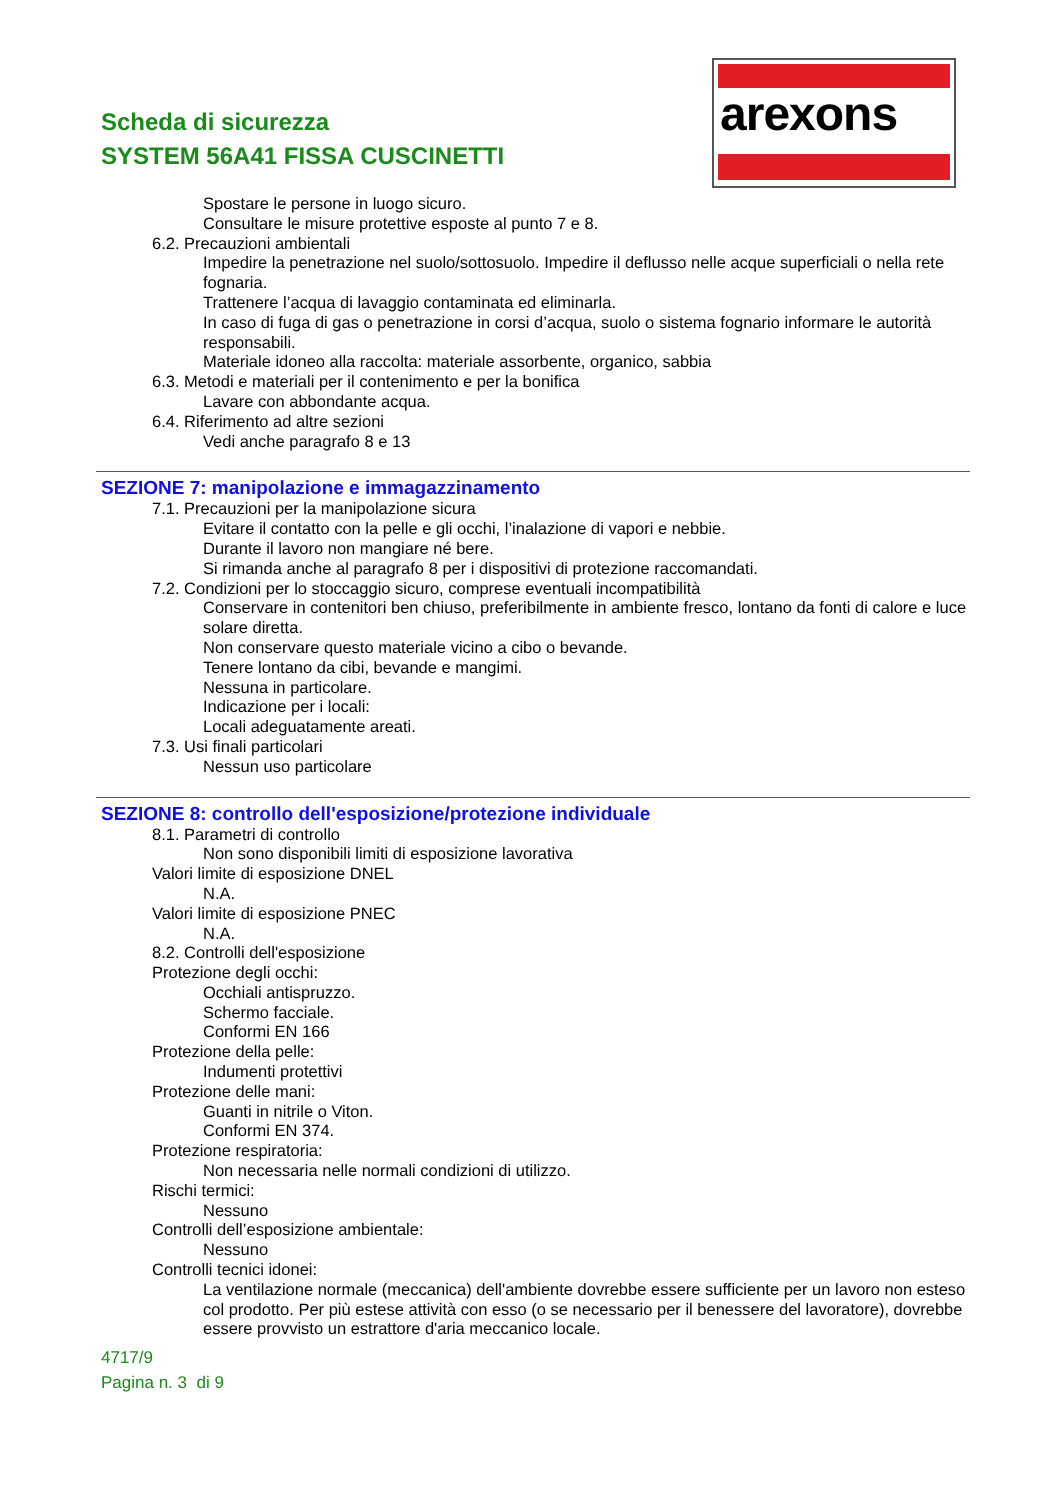Scheda di sicurezza
SYSTEM 56A41 FISSA CUSCINETTI
arexons
Spostare le persone in luogo sicuro.
Consultare le misure protettive esposte al punto 7 e 8.
6.2. Precauzioni ambientali
Impedire la penetrazione nel suolo/sottosuolo. Impedire il deflusso nelle acque superficiali o nella rete fognaria.
Trattenere l’acqua di lavaggio contaminata ed eliminarla.
In caso di fuga di gas o penetrazione in corsi d’acqua, suolo o sistema fognario informare le autorità responsabili.
Materiale idoneo alla raccolta: materiale assorbente, organico, sabbia
6.3. Metodi e materiali per il contenimento e per la bonifica
Lavare con abbondante acqua.
6.4. Riferimento ad altre sezioni
Vedi anche paragrafo 8 e 13
SEZIONE 7: manipolazione e immagazzinamento
7.1. Precauzioni per la manipolazione sicura
Evitare il contatto con la pelle e gli occhi, l’inalazione di vapori e nebbie.
Durante il lavoro non mangiare né bere.
Si rimanda anche al paragrafo 8 per i dispositivi di protezione raccomandati.
7.2. Condizioni per lo stoccaggio sicuro, comprese eventuali incompatibilità
Conservare in contenitori ben chiuso, preferibilmente in ambiente fresco, lontano da fonti di calore e luce solare diretta.
Non conservare questo materiale vicino a cibo o bevande.
Tenere lontano da cibi, bevande e mangimi.
Nessuna in particolare.
Indicazione per i locali:
Locali adeguatamente areati.
7.3. Usi finali particolari
Nessun uso particolare
SEZIONE 8: controllo dell'esposizione/protezione individuale
8.1. Parametri di controllo
Non sono disponibili limiti di esposizione lavorativa
Valori limite di esposizione DNEL
N.A.
Valori limite di esposizione PNEC
N.A.
8.2. Controlli dell'esposizione
Protezione degli occhi:
Occhiali antispruzzo.
Schermo facciale.
Conformi EN 166
Protezione della pelle:
Indumenti protettivi
Protezione delle mani:
Guanti in nitrile o Viton.
Conformi EN 374.
Protezione respiratoria:
Non necessaria nelle normali condizioni di utilizzo.
Rischi termici:
Nessuno
Controlli dell’esposizione ambientale:
Nessuno
Controlli tecnici idonei:
La ventilazione normale (meccanica) dell'ambiente dovrebbe essere sufficiente per un lavoro non esteso col prodotto. Per più estese attività con esso (o se necessario per il benessere del lavoratore), dovrebbe essere provvisto un estrattore d'aria meccanico locale.
4717/9
Pagina n. 3 di 9